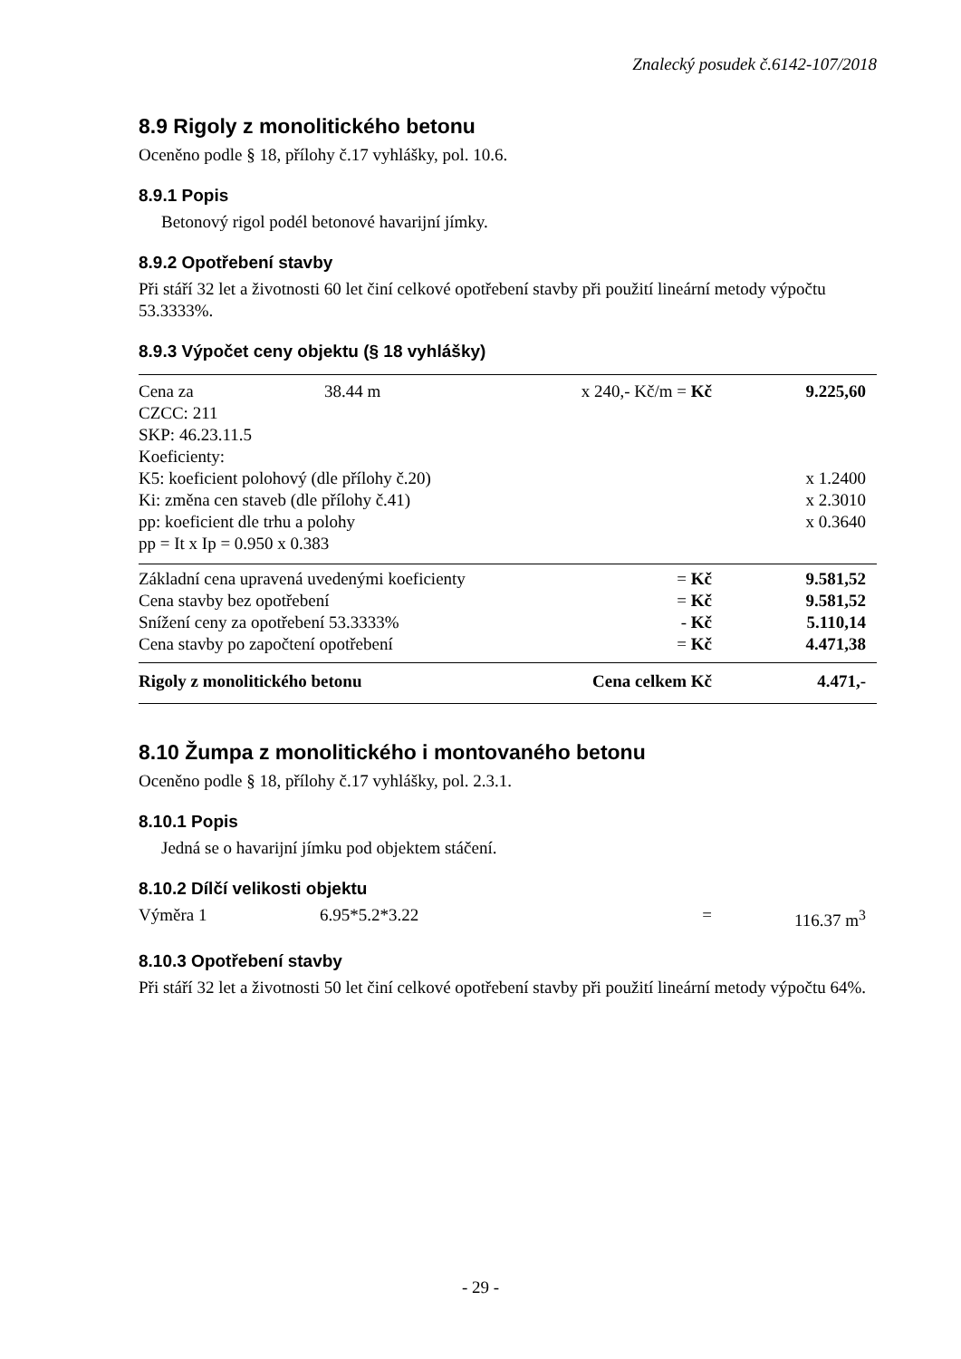Znalecký posudek č.6142-107/2018
8.9 Rigoly z monolitického betonu
Oceněno podle § 18, přílohy č.17 vyhlášky, pol. 10.6.
8.9.1 Popis
Betonový rigol podél betonové havarijní jímky.
8.9.2 Opotřebení stavby
Při stáří 32 let a životnosti 60 let činí celkové opotřebení stavby při použití lineární metody výpočtu 53.3333%.
8.9.3 Výpočet ceny objektu (§ 18 vyhlášky)
| Cena za | 38.44 m | x 240,- Kč/m = Kč | 9.225,60 |
| CZCC: 211 | | | |
| SKP: 46.23.11.5 | | | |
| Koeficienty: | | | |
| K5: koeficient polohový (dle přílohy č.20) | | | x 1.2400 |
| Ki: změna cen staveb (dle přílohy č.41) | | | x 2.3010 |
| pp: koeficient dle trhu a polohy | | | x 0.3640 |
| pp = It x Ip = 0.950 x 0.383 | | | |
| Základní cena upravená uvedenými koeficienty = Kč | | | 9.581,52 |
| Cena stavby bez opotřebení = Kč | | | 9.581,52 |
| Snížení ceny za opotřebení 53.3333% - Kč | | | 5.110,14 |
| Cena stavby po započtení opotřebení = Kč | | | 4.471,38 |
| Rigoly z monolitického betonu | | Cena celkem Kč | 4.471,- |
8.10 Žumpa z monolitického i montovaného betonu
Oceněno podle § 18, přílohy č.17 vyhlášky, pol. 2.3.1.
8.10.1 Popis
Jedná se o havarijní jímku pod objektem stáčení.
8.10.2 Dílčí velikosti objektu
| Výměra 1 | 6.95*5.2*3.22 | = | 116.37 m<sup>3</sup> |
8.10.3 Opotřebení stavby
Při stáří 32 let a životnosti 50 let činí celkové opotřebení stavby při použití lineární metody výpočtu 64%.
- 29 -